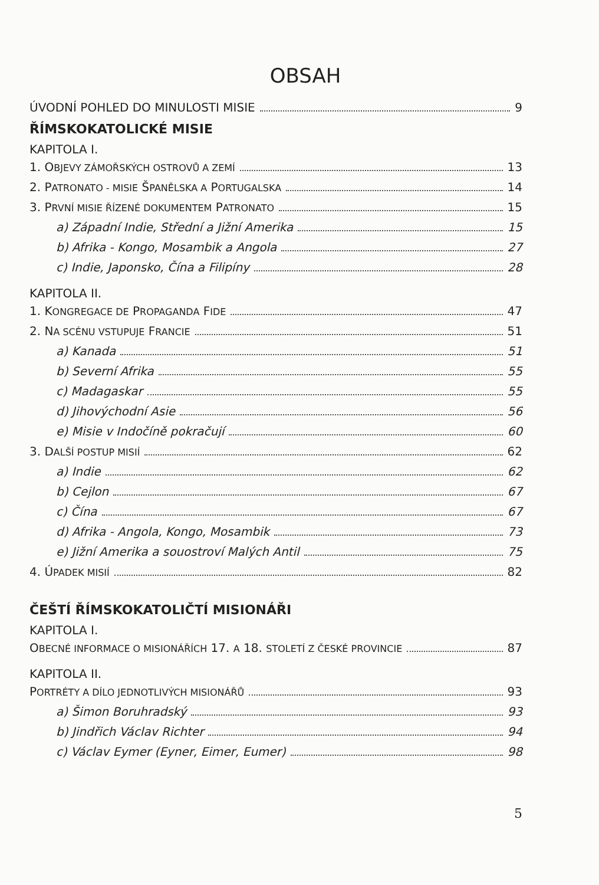OBSAH
ÚVODNÍ POHLED DO MINULOSTI MISIE 9
ŘÍMSKOKATOLICKÉ MISIE
KAPITOLA I.
1. OBJEVY ZÁMOŘSKÝCH OSTROVŮ A ZEMÍ 13
2. PATRONATO - MISIE ŠPANĚLSKA A PORTUGALSKA 14
3. PRVNÍ MISIE ŘÍZENÉ DOKUMENTEM PATRONATO 15
a) Západní Indie, Střední a Jižní Amerika 15
b) Afrika - Kongo, Mosambik a Angola 27
c) Indie, Japonsko, Čína a Filipíny 28
KAPITOLA II.
1. KONGREGACE DE PROPAGANDA FIDE 47
2. NA SCÉNU VSTUPUJE FRANCIE 51
a) Kanada 51
b) Severní Afrika 55
c) Madagaskar 55
d) Jihovýchodní Asie 56
e) Misie v Indočíně pokračují 60
3. DALŠÍ POSTUP MISIÍ 62
a) Indie 62
b) Cejlon 67
c) Čína 67
d) Afrika - Angola, Kongo, Mosambik 73
e) Jižní Amerika a souostroví Malých Antil 75
4. ÚPADEK MISIÍ 82
ČEŠTÍ ŘÍMSKOKATOLIČTÍ MISIONÁŘI
KAPITOLA I.
OBECNÉ INFORMACE O MISIONÁŘÍCH 17. A 18. STOLETÍ Z ČESKÉ PROVINCIE 87
KAPITOLA II.
PORTRÉTY A DÍLO JEDNOTLIVÝCH MISIONÁŘŮ 93
a) Šimon Boruhradský 93
b) Jindřich Václav Richter 94
c) Václav Eymer (Eyner, Eimer, Eumer) 98
5